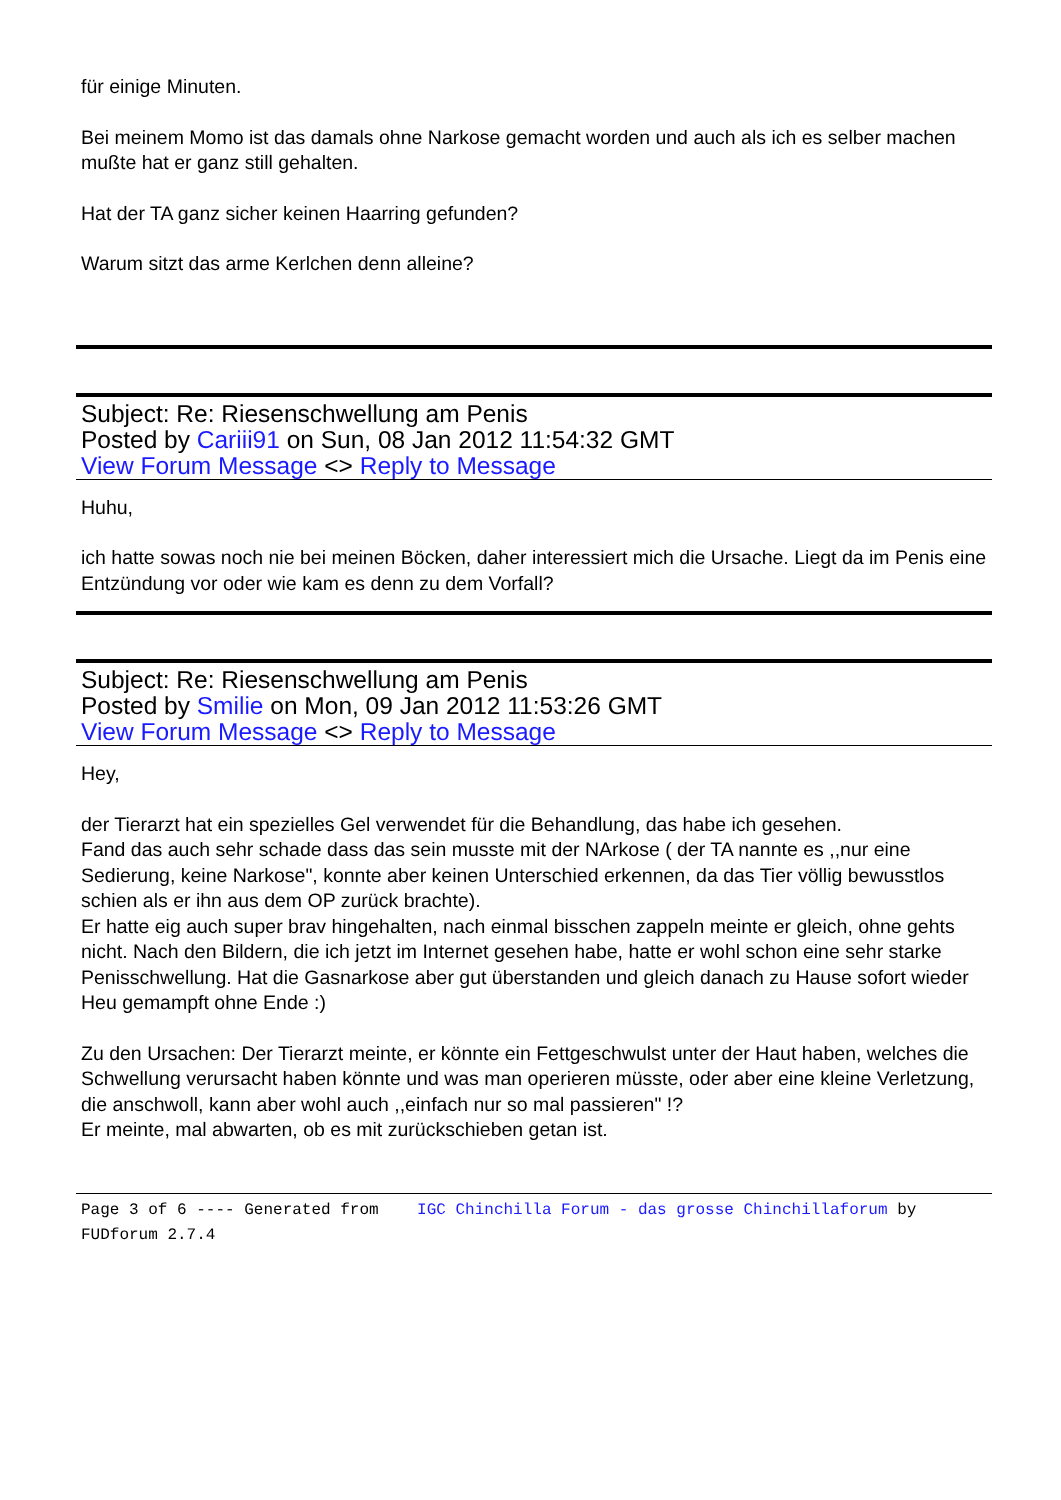für einige Minuten.
Bei meinem Momo ist das damals ohne Narkose gemacht worden und auch als ich es selber machen mußte hat er ganz still gehalten.
Hat der TA ganz sicher keinen Haarring gefunden?
Warum sitzt das arme Kerlchen denn alleine?
Subject: Re: Riesenschwellung am Penis
Posted by Cariii91 on Sun, 08 Jan 2012 11:54:32 GMT
View Forum Message <> Reply to Message
Huhu,
ich hatte sowas noch nie bei meinen Böcken, daher interessiert mich die Ursache. Liegt da im Penis eine Entzündung vor oder wie kam es denn zu dem Vorfall?
Subject: Re: Riesenschwellung am Penis
Posted by Smilie on Mon, 09 Jan 2012 11:53:26 GMT
View Forum Message <> Reply to Message
Hey,
der Tierarzt hat ein spezielles Gel verwendet für die Behandlung, das habe ich gesehen.
Fand das auch sehr schade dass das sein musste mit der NArkose ( der TA nannte es ,,nur eine Sedierung, keine Narkose", konnte aber keinen Unterschied erkennen, da das Tier völlig bewusstlos schien als er ihn aus dem OP zurück brachte).
Er hatte eig auch super brav hingehalten, nach einmal bisschen zappeln meinte er gleich, ohne gehts nicht. Nach den Bildern, die ich jetzt im Internet gesehen habe, hatte er wohl schon eine sehr starke Penisschwellung. Hat die Gasnarkose aber gut überstanden und gleich danach zu Hause sofort wieder Heu gemampft ohne Ende :)
Zu den Ursachen: Der Tierarzt meinte, er könnte ein Fettgeschwulst unter der Haut haben, welches die Schwellung verursacht haben könnte und was man operieren müsste, oder aber eine kleine Verletzung, die anschwoll, kann aber wohl auch ,,einfach nur so mal passieren" !?
Er meinte, mal abwarten, ob es mit zurückschieben getan ist.
Page 3 of 6 ---- Generated from IGC Chinchilla Forum - das grosse Chinchillaforum by FUDforum 2.7.4